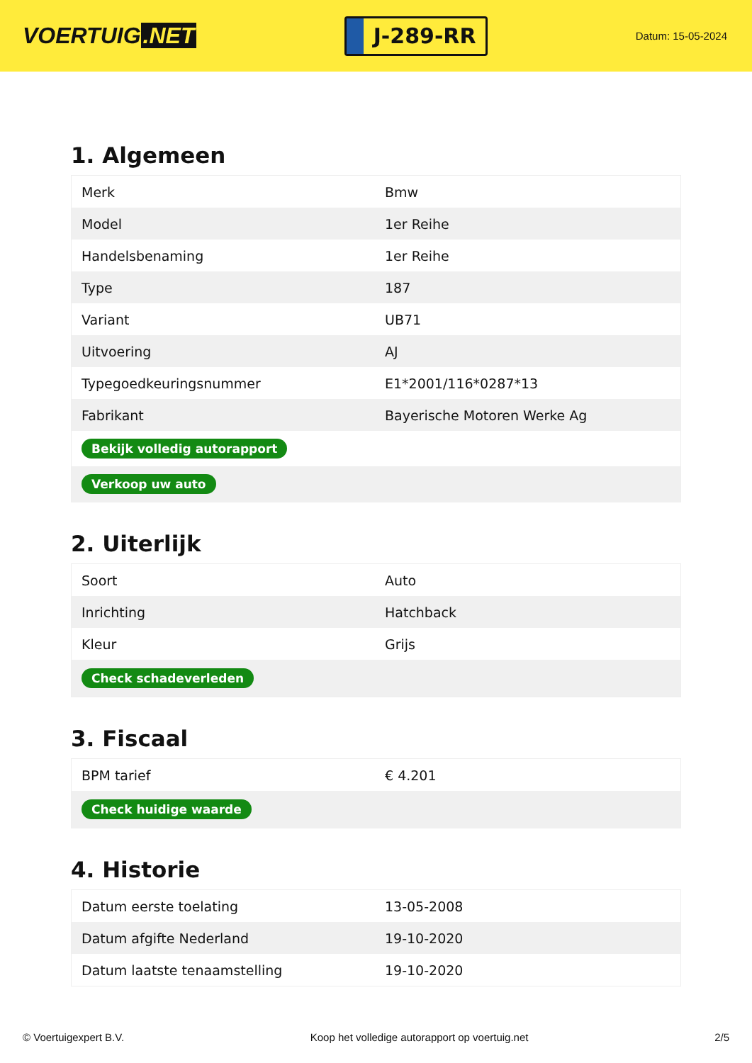VOERTUIG.NET
J-289-RR
Datum: 15-05-2024
1. Algemeen
| Merk | Bmw |
| Model | 1er Reihe |
| Handelsbenaming | 1er Reihe |
| Type | 187 |
| Variant | UB71 |
| Uitvoering | AJ |
| Typegoedkeuringsnummer | E1*2001/116*0287*13 |
| Fabrikant | Bayerische Motoren Werke Ag |
| Bekijk volledig autorapport | |
| Verkoop uw auto | |
2. Uiterlijk
| Soort | Auto |
| Inrichting | Hatchback |
| Kleur | Grijs |
| Check schadeverleden | |
3. Fiscaal
| BPM tarief | € 4.201 |
| Check huidige waarde | |
4. Historie
| Datum eerste toelating | 13-05-2008 |
| Datum afgifte Nederland | 19-10-2020 |
| Datum laatste tenaamstelling | 19-10-2020 |
© Voertuigexpert B.V. Koop het volledige autorapport op voertuig.net 2/5